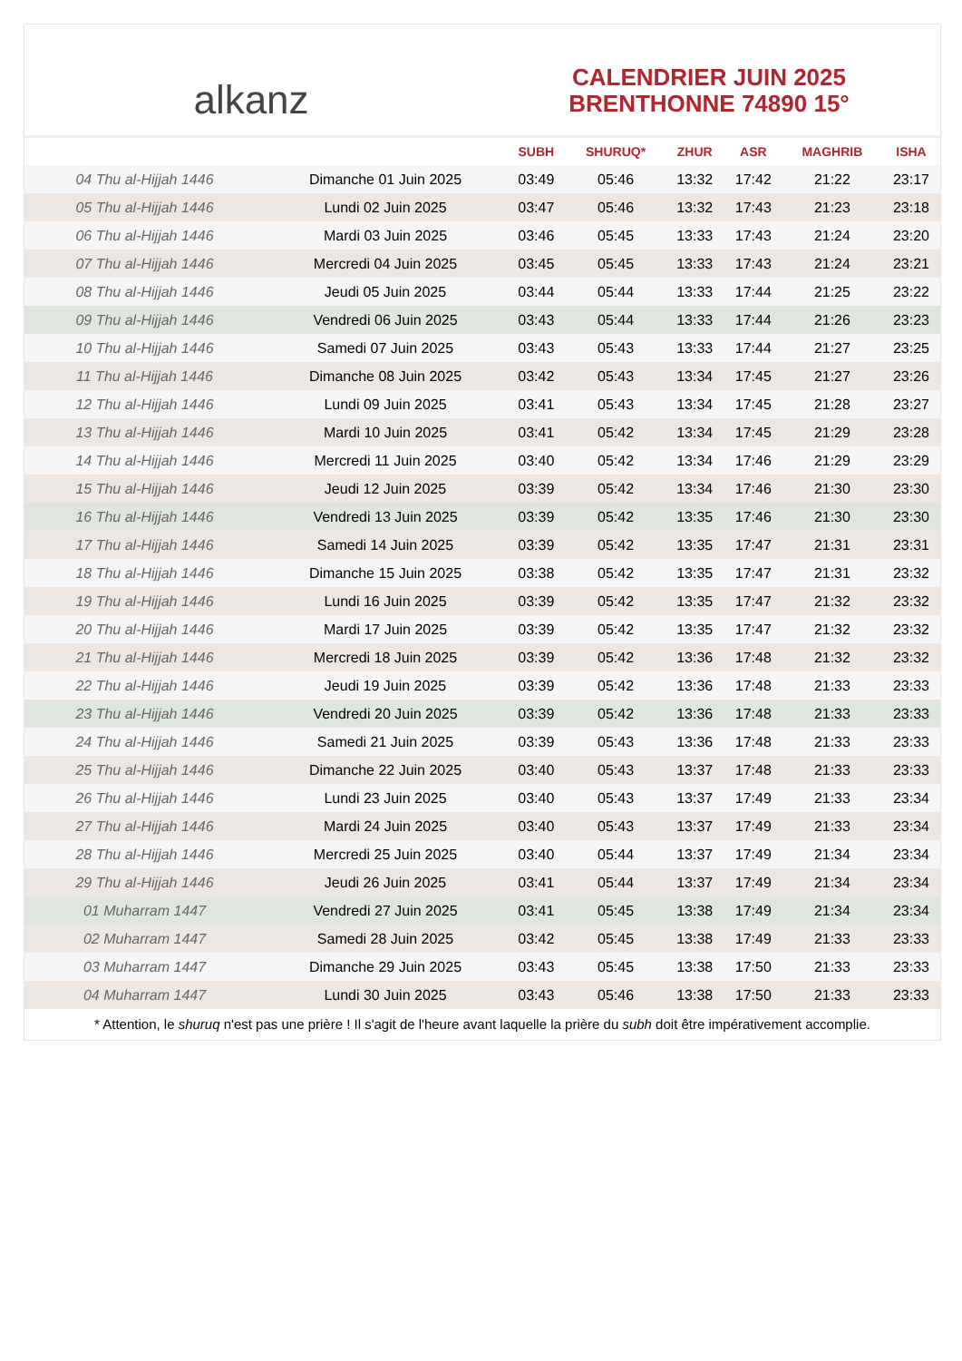alkanz
CALENDRIER JUIN 2025
BRENTHONNE 74890 15°
| | | SUBH | SHURUQ* | ZHUR | ASR | MAGHRIB | ISHA |
| --- | --- | --- | --- | --- | --- | --- | --- |
| 04 Thu al-Hijjah 1446 | Dimanche 01 Juin 2025 | 03:49 | 05:46 | 13:32 | 17:42 | 21:22 | 23:17 |
| 05 Thu al-Hijjah 1446 | Lundi 02 Juin 2025 | 03:47 | 05:46 | 13:32 | 17:43 | 21:23 | 23:18 |
| 06 Thu al-Hijjah 1446 | Mardi 03 Juin 2025 | 03:46 | 05:45 | 13:33 | 17:43 | 21:24 | 23:20 |
| 07 Thu al-Hijjah 1446 | Mercredi 04 Juin 2025 | 03:45 | 05:45 | 13:33 | 17:43 | 21:24 | 23:21 |
| 08 Thu al-Hijjah 1446 | Jeudi 05 Juin 2025 | 03:44 | 05:44 | 13:33 | 17:44 | 21:25 | 23:22 |
| 09 Thu al-Hijjah 1446 | Vendredi 06 Juin 2025 | 03:43 | 05:44 | 13:33 | 17:44 | 21:26 | 23:23 |
| 10 Thu al-Hijjah 1446 | Samedi 07 Juin 2025 | 03:43 | 05:43 | 13:33 | 17:44 | 21:27 | 23:25 |
| 11 Thu al-Hijjah 1446 | Dimanche 08 Juin 2025 | 03:42 | 05:43 | 13:34 | 17:45 | 21:27 | 23:26 |
| 12 Thu al-Hijjah 1446 | Lundi 09 Juin 2025 | 03:41 | 05:43 | 13:34 | 17:45 | 21:28 | 23:27 |
| 13 Thu al-Hijjah 1446 | Mardi 10 Juin 2025 | 03:41 | 05:42 | 13:34 | 17:45 | 21:29 | 23:28 |
| 14 Thu al-Hijjah 1446 | Mercredi 11 Juin 2025 | 03:40 | 05:42 | 13:34 | 17:46 | 21:29 | 23:29 |
| 15 Thu al-Hijjah 1446 | Jeudi 12 Juin 2025 | 03:39 | 05:42 | 13:34 | 17:46 | 21:30 | 23:30 |
| 16 Thu al-Hijjah 1446 | Vendredi 13 Juin 2025 | 03:39 | 05:42 | 13:35 | 17:46 | 21:30 | 23:30 |
| 17 Thu al-Hijjah 1446 | Samedi 14 Juin 2025 | 03:39 | 05:42 | 13:35 | 17:47 | 21:31 | 23:31 |
| 18 Thu al-Hijjah 1446 | Dimanche 15 Juin 2025 | 03:38 | 05:42 | 13:35 | 17:47 | 21:31 | 23:32 |
| 19 Thu al-Hijjah 1446 | Lundi 16 Juin 2025 | 03:39 | 05:42 | 13:35 | 17:47 | 21:32 | 23:32 |
| 20 Thu al-Hijjah 1446 | Mardi 17 Juin 2025 | 03:39 | 05:42 | 13:35 | 17:47 | 21:32 | 23:32 |
| 21 Thu al-Hijjah 1446 | Mercredi 18 Juin 2025 | 03:39 | 05:42 | 13:36 | 17:48 | 21:32 | 23:32 |
| 22 Thu al-Hijjah 1446 | Jeudi 19 Juin 2025 | 03:39 | 05:42 | 13:36 | 17:48 | 21:33 | 23:33 |
| 23 Thu al-Hijjah 1446 | Vendredi 20 Juin 2025 | 03:39 | 05:42 | 13:36 | 17:48 | 21:33 | 23:33 |
| 24 Thu al-Hijjah 1446 | Samedi 21 Juin 2025 | 03:39 | 05:43 | 13:36 | 17:48 | 21:33 | 23:33 |
| 25 Thu al-Hijjah 1446 | Dimanche 22 Juin 2025 | 03:40 | 05:43 | 13:37 | 17:48 | 21:33 | 23:33 |
| 26 Thu al-Hijjah 1446 | Lundi 23 Juin 2025 | 03:40 | 05:43 | 13:37 | 17:49 | 21:33 | 23:34 |
| 27 Thu al-Hijjah 1446 | Mardi 24 Juin 2025 | 03:40 | 05:43 | 13:37 | 17:49 | 21:33 | 23:34 |
| 28 Thu al-Hijjah 1446 | Mercredi 25 Juin 2025 | 03:40 | 05:44 | 13:37 | 17:49 | 21:34 | 23:34 |
| 29 Thu al-Hijjah 1446 | Jeudi 26 Juin 2025 | 03:41 | 05:44 | 13:37 | 17:49 | 21:34 | 23:34 |
| 01 Muharram 1447 | Vendredi 27 Juin 2025 | 03:41 | 05:45 | 13:38 | 17:49 | 21:34 | 23:34 |
| 02 Muharram 1447 | Samedi 28 Juin 2025 | 03:42 | 05:45 | 13:38 | 17:49 | 21:33 | 23:33 |
| 03 Muharram 1447 | Dimanche 29 Juin 2025 | 03:43 | 05:45 | 13:38 | 17:50 | 21:33 | 23:33 |
| 04 Muharram 1447 | Lundi 30 Juin 2025 | 03:43 | 05:46 | 13:38 | 17:50 | 21:33 | 23:33 |
* Attention, le shuruq n'est pas une prière ! Il s'agit de l'heure avant laquelle la prière du subh doit être impérativement accomplie.